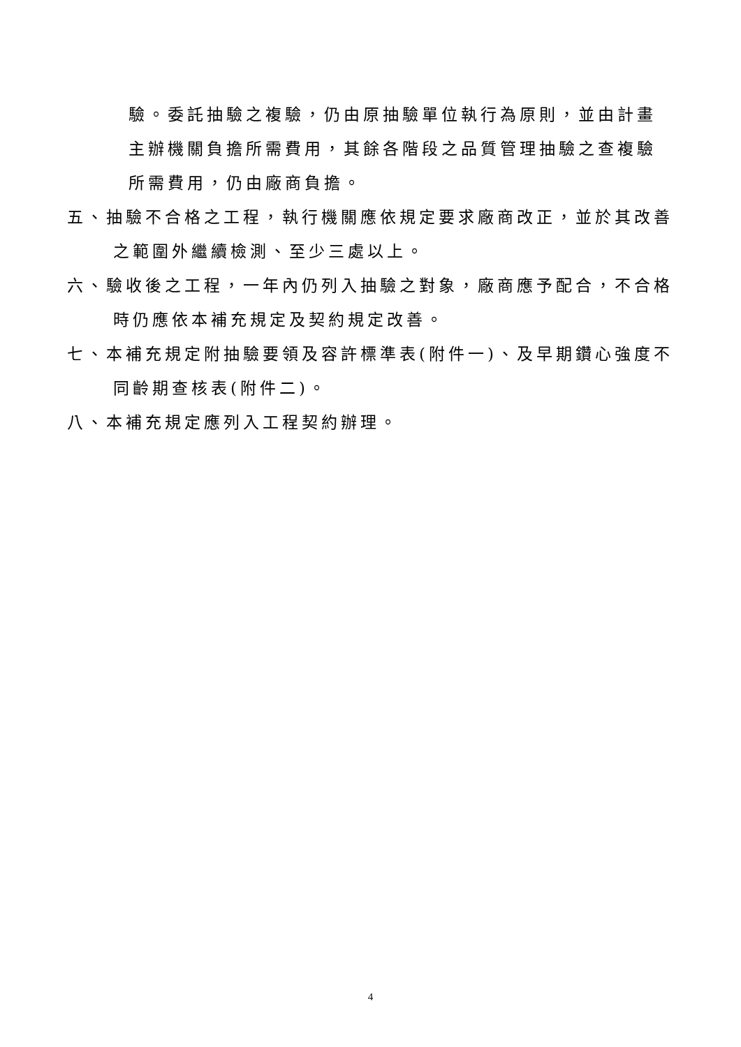驗。委託抽驗之複驗，仍由原抽驗單位執行為原則，並由計畫主辦機關負擔所需費用，其餘各階段之品質管理抽驗之查複驗所需費用，仍由廠商負擔。
五、抽驗不合格之工程，執行機關應依規定要求廠商改正，並於其改善之範圍外繼續檢測、至少三處以上。
六、驗收後之工程，一年內仍列入抽驗之對象，廠商應予配合，不合格時仍應依本補充規定及契約規定改善。
七、本補充規定附抽驗要領及容許標準表(附件一)、及早期鑽心強度不同齡期查核表(附件二)。
八、本補充規定應列入工程契約辦理。
4